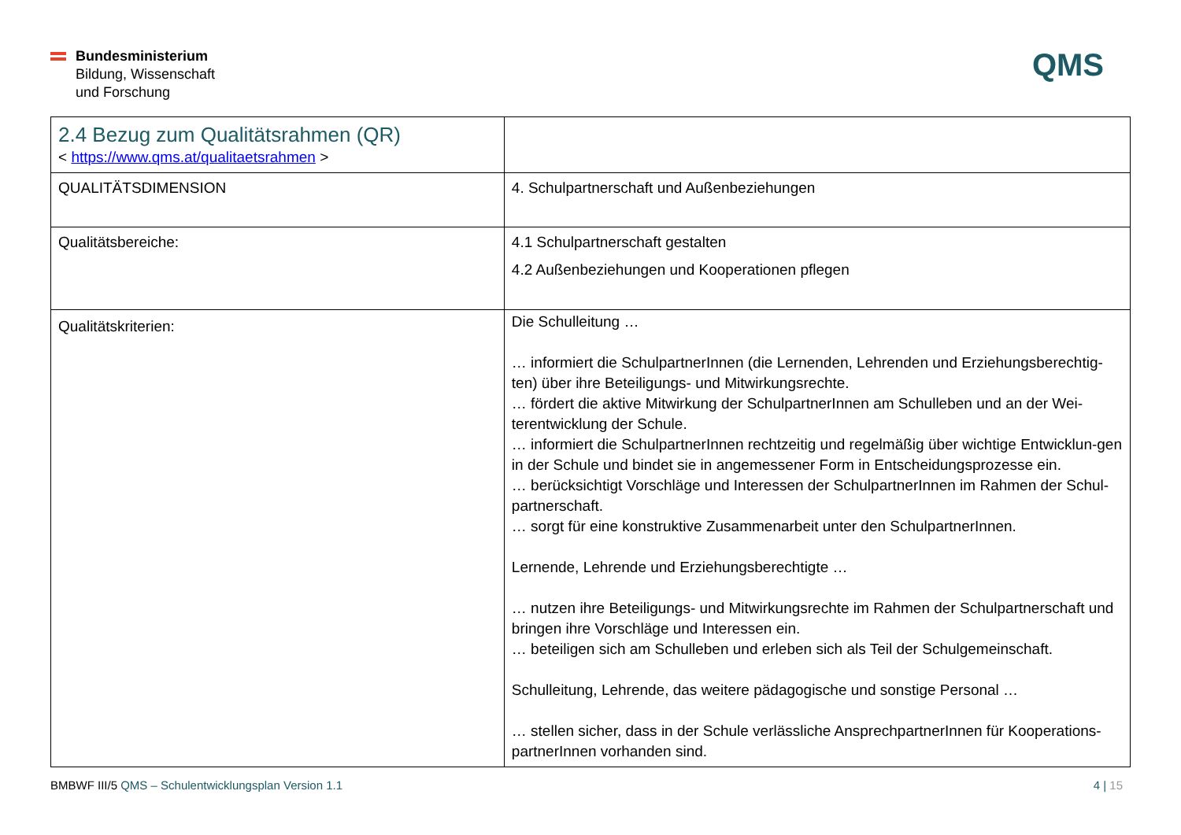Bundesministerium
Bildung, Wissenschaft
und Forschung
QMS
| 2.4 Bezug zum Qualitätsrahmen (QR) < https://www.qms.at/qualitaetsrahmen > | |
| QUALITÄTSDIMENSION | 4. Schulpartnerschaft und Außenbeziehungen |
| Qualitätsbereiche: | 4.1 Schulpartnerschaft gestalten 4.2 Außenbeziehungen und Kooperationen pflegen |
| Qualitätskriterien: | Die Schulleitung … … informiert die SchulpartnerInnen (die Lernenden, Lehrenden und Erziehungsberechtig-ten) über ihre Beteiligungs- und Mitwirkungsrechte. … fördert die aktive Mitwirkung der SchulpartnerInnen am Schulleben und an der Wei-terentwicklung der Schule. … informiert die SchulpartnerInnen rechtzeitig und regelmäßig über wichtige Entwicklun-gen in der Schule und bindet sie in angemessener Form in Entscheidungsprozesse ein. … berücksichtigt Vorschläge und Interessen der SchulpartnerInnen im Rahmen der Schul-partnerschaft. … sorgt für eine konstruktive Zusammenarbeit unter den SchulpartnerInnen. Lernende, Lehrende und Erziehungsberechtigte … … nutzen ihre Beteiligungs- und Mitwirkungsrechte im Rahmen der Schulpartnerschaft und bringen ihre Vorschläge und Interessen ein. … beteiligen sich am Schulleben und erleben sich als Teil der Schulgemeinschaft. Schulleitung, Lehrende, das weitere pädagogische und sonstige Personal … … stellen sicher, dass in der Schule verlässliche AnsprechpartnerInnen für Kooperations-partnerInnen vorhanden sind. |
BMBWF III/5 QMS – Schulentwicklungsplan Version 1.1
4 | 15